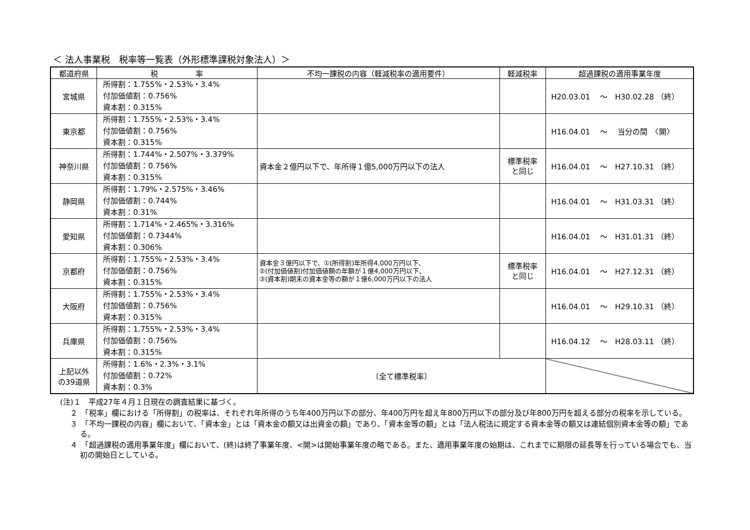＜ 法人事業税　税率等一覧表（外形標準課税対象法人）＞
| 都道府県 | 税 率 | 不均一課税の内容（軽減税率の適用要件） | 軽減税率 | 超過課税の適用事業年度 |
| --- | --- | --- | --- | --- |
| 宮城県 | 所得割：1.755%・2.53%・3.4% 付加価値割：0.756% 資本割：0.315% | | | H20.03.01 ～ H30.02.28 （終） |
| 東京都 | 所得割：1.755%・2.53%・3.4% 付加価値割：0.756% 資本割：0.315% | | | H16.04.01 ～ 当分の間 〈開〉 |
| 神奈川県 | 所得割：1.744%・2.507%・3.379% 付加価値割：0.756% 資本割：0.315% | 資本金２億円以下で、年所得１億5,000万円以下の法人 | 標準税率 と同じ | H16.04.01 ～ H27.10.31 （終） |
| 静岡県 | 所得割：1.79%・2.575%・3.46% 付加価値割：0.744% 資本割：0.31% | | | H16.04.01 ～ H31.03.31 （終） |
| 愛知県 | 所得割：1.714%・2.465%・3.316% 付加価値割：0.7344% 資本割：0.306% | | | H16.04.01 ～ H31.01.31 （終） |
| 京都府 | 所得割：1.755%・2.53%・3.4% 付加価値割：0.756% 資本割：0.315% | 資本金３億円以下で、①(所得割)年所得4,000万円以下、 ②(付加価値割)付加価値額の年額が１億4,000万円以下、 ③(資本割)期末の資本金等の額が１億6,000万円以下の法人 | 標準税率 と同じ | H16.04.01 ～ H27.12.31 （終） |
| 大阪府 | 所得割：1.755%・2.53%・3.4% 付加価値割：0.756% 資本割：0.315% | | | H16.04.01 ～ H29.10.31 （終） |
| 兵庫県 | 所得割：1.755%・2.53%・3.4% 付加価値割：0.756% 資本割：0.315% | | | H16.04.12 ～ H28.03.11 （終） |
| 上記以外 の39道県 | 所得割：1.6%・2.3%・3.1% 付加価値割：0.72% 資本割：0.3% | 〔全て標準税率〕 | | |
(注)１　平成27年４月１日現在の調査結果に基づく。
２　「税率」欄における「所得割」の税率は、それぞれ年所得のうち年400万円以下の部分、年400万円を超え年800万円以下の部分及び年800万円を超える部分の税率を示している。
３　「不均一課税の内容」欄において、「資本金」とは「資本金の額又は出資金の額」であり、「資本金等の額」とは「法人税法に規定する資本金等の額又は連結個別資本金等の額」である。
４　「超過課税の適用事業年度」欄において、(終)は終了事業年度、<開>は開始事業年度の略である。また、適用事業年度の始期は、これまでに期限の延長等を行っている場合でも、当初の開始日としている。